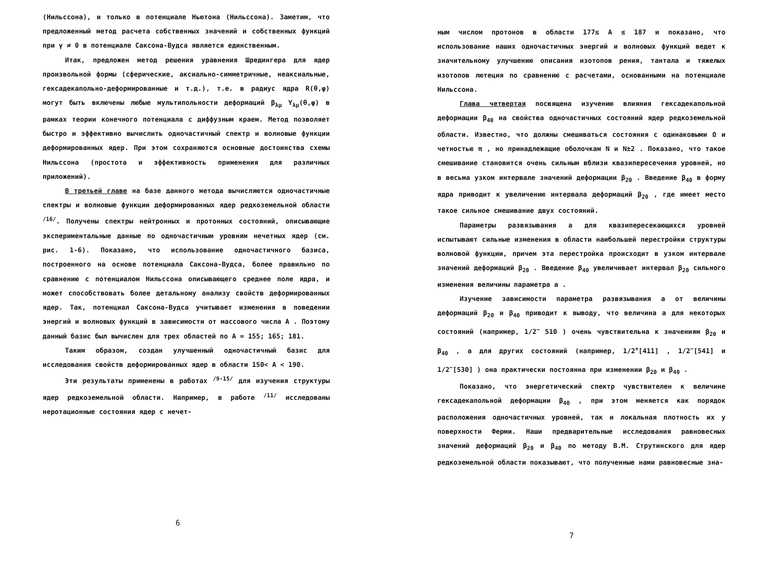(Нильссона), и только в потенциале Ньютона (Нильссона). Заметим, что предложенный метод расчета собственных значений и собственных функций при γ ≠ 0 в потенциале Саксона-Вудса является единственным.
Итак, предложен метод решения уравнения Шредингера для ядер произвольной формы (сферические, аксиально-симметричные, неаксиальные, гексадекапольно-деформированные и т.д.), т.е. в радиус ядра R(θ,φ) могут быть включены любые мультипольности деформаций β<sub>λμ</sub> Y<sub>λμ</sub>(θ,φ) в рамках теории конечного потенциала с диффузным краем. Метод позволяет быстро и эффективно вычислить одночастичный спектр и волновые функции деформированных ядер. При этом сохраняются основные достоинства схемы Нильссона (простота и эффективность применения для различных приложений).
В третьей главе на базе данного метода вычисляются одночастичные спектры и волновые функции деформированных ядер редкоземельной области <sup>/16/</sup>. Получены спектры нейтронных и протонных состояний, описывающие экспериментальные данные по одночастичным уровням нечетных ядер (см. рис. 1-6). Показано, что использование одночастичного базиса, построенного на основе потенциала Саксона-Вудса, более правильно по сравнению с потенциалом Нильссона описывающего среднее поле ядра, и может способствовать более детальному анализу свойств деформированных ядер. Так, потенциал Саксона-Вудса учитывает изменения в поведении энергий и волновых функций в зависимости от массового числа A . Поэтому данный базис был вычислен для трех областей по A = 155; 165; 181.
Таким образом, создан улучшенный одночастичный базис для исследования свойств деформированных ядер в области 150< A < 190.
Эти результаты применены в работах <sup>/9-15/</sup> для изучения структуры ядер редкоземельной области. Например, в работе <sup>/11/</sup> исследованы неротационные состояния ядер с нечет-
6
ным числом протонов в области 177≤ A ≤ 187 и показано, что использование наших одночастичных энергий и волновых функций ведет к значительному улучшению описания изотопов рения, тантала и тяжелых изотопов лютеция по сравнению с расчетами, основанными на потенциале Нильссона.
Глава четвертая посвящена изучению влияния гексадекапольной деформации β<sub>40</sub> на свойства одночастичных состояний ядер редкоземельной области. Известно, что должны смешиваться состояния с одинаковыми Ω и четностью π , но принадлежащие оболочкам N и N±2 . Показано, что такое смешивание становится очень сильным вблизи квазипересечения уровней, но в весьма узком интервале значений деформации β<sub>20</sub> . Введение β<sub>40</sub> в форму ядра приводит к увеличению интервала деформаций β<sub>20</sub> , где имеет место такое сильное смешивание двух состояний.
Параметры развязывания a для квазипересекающихся уровней испытывают сильные изменения в области наибольшей перестройки структуры волновой функции, причем эта перестройка происходит в узком интервале значений деформаций β<sub>20</sub> . Введение β<sub>40</sub> увеличивает интервал β<sub>20</sub> сильного изменения величины параметра a .
Изучение зависимости параметра развязывания a от величины деформаций β<sub>20</sub> и β<sub>40</sub> приводит к выводу, что величина a для некоторых состояний (например, 1/2<sup>−</sup> 510 ) очень чувствительна к значениям β<sub>20</sub> и β<sub>40</sub> , а для других состояний (например, 1/2<sup>+</sup>[411] , 1/2<sup>−</sup>[541] и 1/2<sup>−</sup>[530] ) она практически постоянна при изменении β<sub>20</sub> и β<sub>40</sub> .
Показано, что энергетический спектр чувствителен к величине гексадекапольной деформации β<sub>40</sub> , при этом меняется как порядок расположения одночастичных уровней, так и локальная плотность их у поверхности Ферми. Наши предварительные исследования равновесных значений деформаций β<sub>20</sub> и β<sub>40</sub> по методу В.М. Струтинского для ядер редкоземельной области показывают, что полученные нами равновесные зна-
7